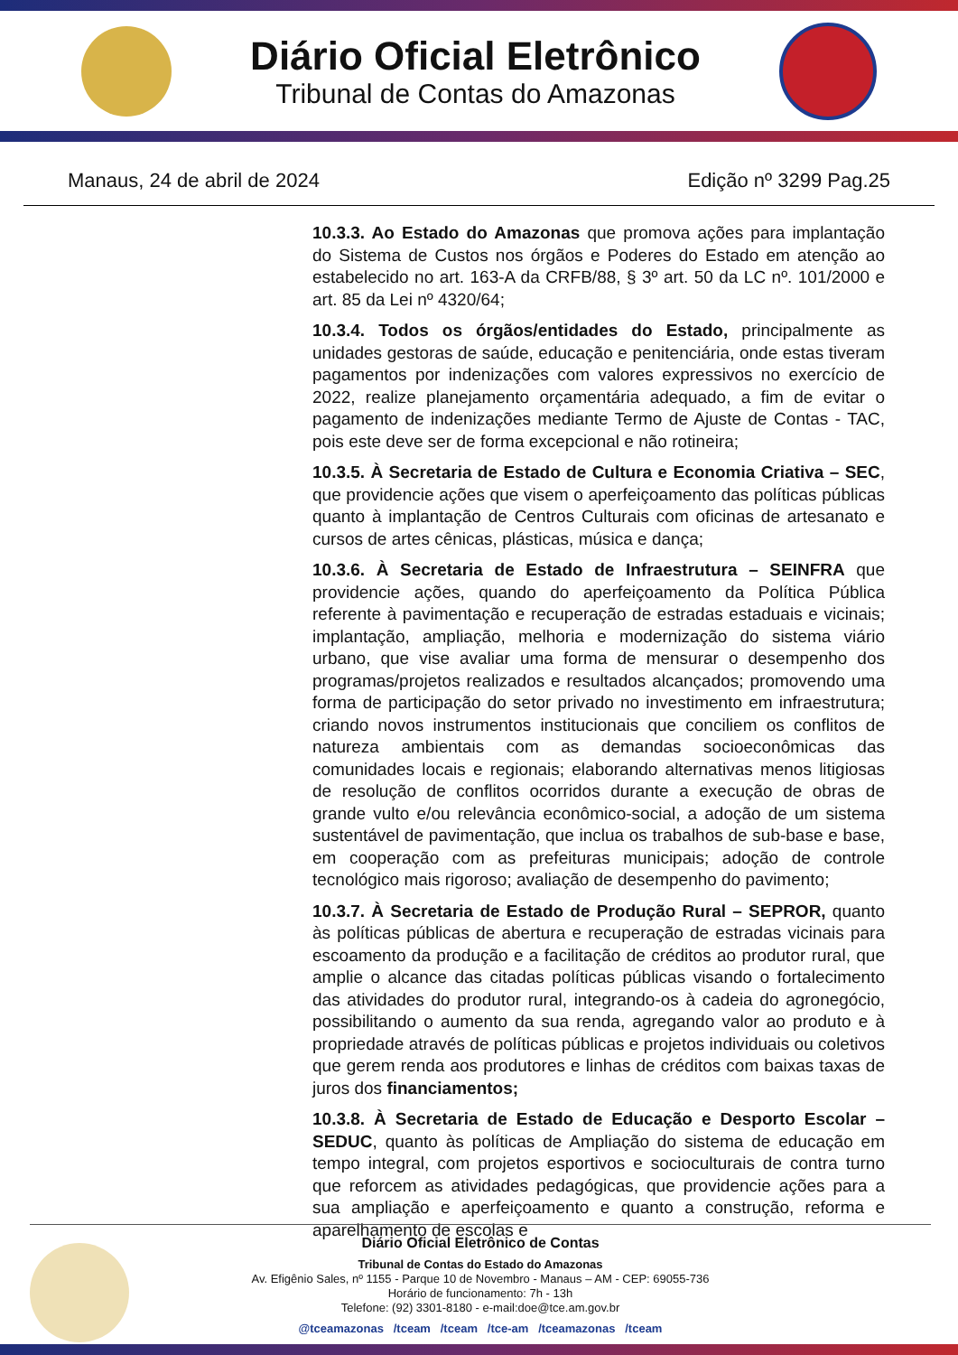Diário Oficial Eletrônico
Tribunal de Contas do Amazonas
Manaus, 24 de abril de 2024 Edição nº 3299 Pag.25
10.3.3. Ao Estado do Amazonas que promova ações para implantação do Sistema de Custos nos órgãos e Poderes do Estado em atenção ao estabelecido no art. 163-A da CRFB/88, § 3º art. 50 da LC nº. 101/2000 e art. 85 da Lei nº 4320/64;
10.3.4. Todos os órgãos/entidades do Estado, principalmente as unidades gestoras de saúde, educação e penitenciária, onde estas tiveram pagamentos por indenizações com valores expressivos no exercício de 2022, realize planejamento orçamentária adequado, a fim de evitar o pagamento de indenizações mediante Termo de Ajuste de Contas - TAC, pois este deve ser de forma excepcional e não rotineira;
10.3.5. À Secretaria de Estado de Cultura e Economia Criativa – SEC, que providencie ações que visem o aperfeiçoamento das políticas públicas quanto à implantação de Centros Culturais com oficinas de artesanato e cursos de artes cênicas, plásticas, música e dança;
10.3.6. À Secretaria de Estado de Infraestrutura – SEINFRA que providencie ações, quando do aperfeiçoamento da Política Pública referente à pavimentação e recuperação de estradas estaduais e vicinais; implantação, ampliação, melhoria e modernização do sistema viário urbano, que vise avaliar uma forma de mensurar o desempenho dos programas/projetos realizados e resultados alcançados; promovendo uma forma de participação do setor privado no investimento em infraestrutura; criando novos instrumentos institucionais que conciliem os conflitos de natureza ambientais com as demandas socioeconômicas das comunidades locais e regionais; elaborando alternativas menos litigiosas de resolução de conflitos ocorridos durante a execução de obras de grande vulto e/ou relevância econômico-social, a adoção de um sistema sustentável de pavimentação, que inclua os trabalhos de sub-base e base, em cooperação com as prefeituras municipais; adoção de controle tecnológico mais rigoroso; avaliação de desempenho do pavimento;
10.3.7. À Secretaria de Estado de Produção Rural – SEPROR, quanto às políticas públicas de abertura e recuperação de estradas vicinais para escoamento da produção e a facilitação de créditos ao produtor rural, que amplie o alcance das citadas políticas públicas visando o fortalecimento das atividades do produtor rural, integrando-os à cadeia do agronegócio, possibilitando o aumento da sua renda, agregando valor ao produto e à propriedade através de políticas públicas e projetos individuais ou coletivos que gerem renda aos produtores e linhas de créditos com baixas taxas de juros dos financiamentos;
10.3.8. À Secretaria de Estado de Educação e Desporto Escolar – SEDUC, quanto às políticas de Ampliação do sistema de educação em tempo integral, com projetos esportivos e socioculturais de contra turno que reforcem as atividades pedagógicas, que providencie ações para a sua ampliação e aperfeiçoamento e quanto a construção, reforma e aparelhamento de escolas e
Diário Oficial Eletrônico de Contas
Tribunal de Contas do Estado do Amazonas
Av. Efigênio Sales, nº 1155 - Parque 10 de Novembro - Manaus – AM - CEP: 69055-736
Horário de funcionamento: 7h - 13h
Telefone: (92) 3301-8180 - e-mail:doe@tce.am.gov.br
@tceamazonas /tceam /tceam /tce-am /tceamazonas /tceam